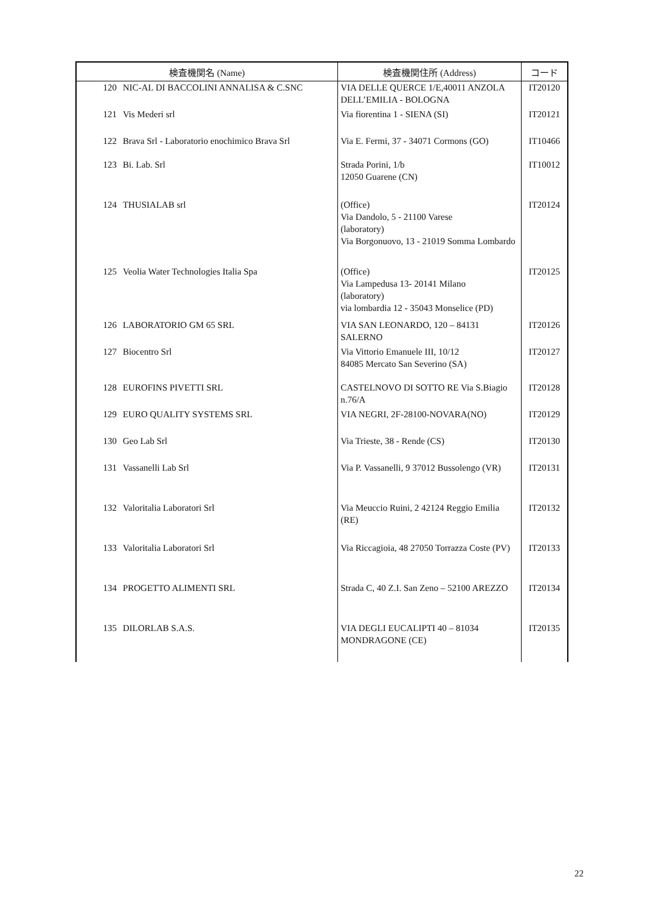| 検査機関名 (Name) | | 検査機関住所 (Address) | コード |
| --- | --- | --- | --- |
| 120 | NIC-AL DI BACCOLINI ANNALISA & C.SNC | VIA DELLE QUERCE 1/E,40011 ANZOLA DELL’EMILIA - BOLOGNA | IT20120 |
| 121 | Vis Mederi srl | Via fiorentina 1 - SIENA (SI) | IT20121 |
| 122 | Brava Srl - Laboratorio enochimico Brava Srl | Via E. Fermi, 37 - 34071 Cormons (GO) | IT10466 |
| 123 | Bi. Lab. Srl | Strada Porini, 1/b 12050 Guarene (CN) | IT10012 |
| 124 | THUSIALAB srl | (Office) Via Dandolo, 5 - 21100 Varese (laboratory) Via Borgonuovo, 13 - 21019 Somma Lombardo | IT20124 |
| 125 | Veolia Water Technologies Italia Spa | (Office) Via Lampedusa 13- 20141 Milano (laboratory) via lombardia 12 - 35043 Monselice (PD) | IT20125 |
| 126 | LABORATORIO GM 65 SRL | VIA SAN LEONARDO, 120 – 84131 SALERNO | IT20126 |
| 127 | Biocentro Srl | Via Vittorio Emanuele III, 10/12 84085 Mercato San Severino (SA) | IT20127 |
| 128 | EUROFINS PIVETTI SRL | CASTELNOVO DI SOTTO RE Via S.Biagio n.76/A | IT20128 |
| 129 | EURO QUALITY SYSTEMS SRL | VIA NEGRI, 2F-28100-NOVARA(NO) | IT20129 |
| 130 | Geo Lab Srl | Via Trieste, 38 - Rende (CS) | IT20130 |
| 131 | Vassanelli Lab Srl | Via P. Vassanelli, 9 37012 Bussolengo (VR) | IT20131 |
| 132 | Valoritalia Laboratori Srl | Via Meuccio Ruini, 2 42124 Reggio Emilia (RE) | IT20132 |
| 133 | Valoritalia Laboratori Srl | Via Riccagioia, 48 27050 Torrazza Coste (PV) | IT20133 |
| 134 | PROGETTO ALIMENTI SRL | Strada C, 40 Z.I. San Zeno – 52100 AREZZO | IT20134 |
| 135 | DILORLAB S.A.S. | VIA DEGLI EUCALIPTI 40 – 81034 MONDRAGONE (CE) | IT20135 |
22